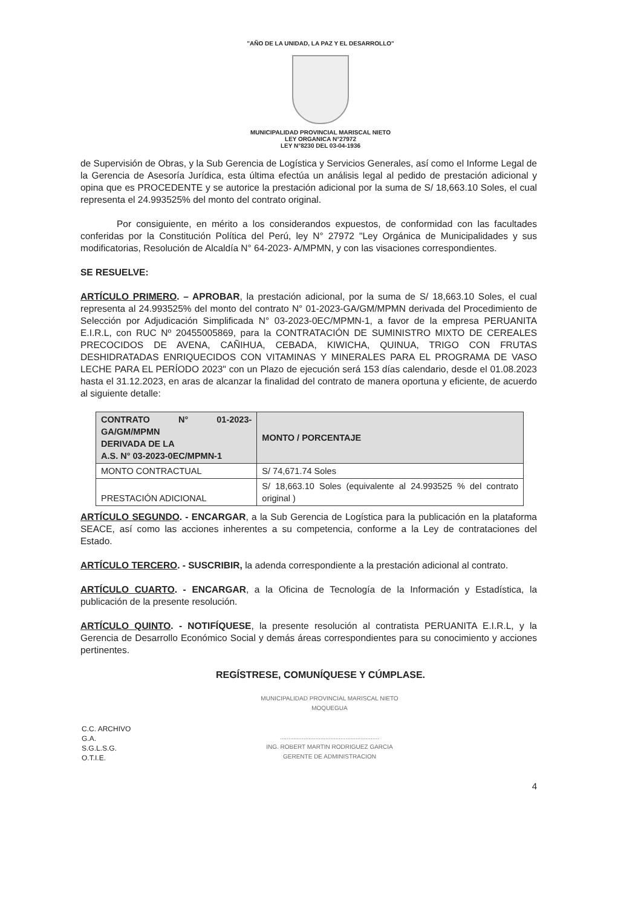"AÑO DE LA UNIDAD, LA PAZ Y EL DESARROLLO"
MUNICIPALIDAD PROVINCIAL MARISCAL NIETO
LEY ORGANICA N°27972
LEY N°8230 DEL 03-04-1936
de Supervisión de Obras, y la Sub Gerencia de Logística y Servicios Generales, así como el Informe Legal de la Gerencia de Asesoría Jurídica, esta última efectúa un análisis legal al pedido de prestación adicional y opina que es PROCEDENTE y se autorice la prestación adicional por la suma de S/ 18,663.10 Soles, el cual representa el 24.993525% del monto del contrato original.
Por consiguiente, en mérito a los considerandos expuestos, de conformidad con las facultades conferidas por la Constitución Política del Perú, ley N° 27972 "Ley Orgánica de Municipalidades y sus modificatorias, Resolución de Alcaldía N° 64-2023- A/MPMN, y con las visaciones correspondientes.
SE RESUELVE:
ARTÍCULO PRIMERO. – APROBAR, la prestación adicional, por la suma de S/ 18,663.10 Soles, el cual representa al 24.993525% del monto del contrato N° 01-2023-GA/GM/MPMN derivada del Procedimiento de Selección por Adjudicación Simplificada N° 03-2023-0EC/MPMN-1, a favor de la empresa PERUANITA E.I.R.L, con RUC Nº 20455005869, para la CONTRATACIÓN DE SUMINISTRO MIXTO DE CEREALES PRECOCIDOS DE AVENA, CAÑIHUA, CEBADA, KIWICHA, QUINUA, TRIGO CON FRUTAS DESHIDRATADAS ENRIQUECIDOS CON VITAMINAS Y MINERALES PARA EL PROGRAMA DE VASO LECHE PARA EL PERÍODO 2023" con un Plazo de ejecución será 153 días calendario, desde el 01.08.2023 hasta el 31.12.2023, en aras de alcanzar la finalidad del contrato de manera oportuna y eficiente, de acuerdo al siguiente detalle:
| CONTRATO N° 01-2023-GA/GM/MPMN DERIVADA DE LA A.S. N° 03-2023-0EC/MPMN-1 | MONTO / PORCENTAJE |
| --- | --- |
| MONTO CONTRACTUAL | S/ 74,671.74 Soles |
| PRESTACIÓN ADICIONAL | S/ 18,663.10 Soles (equivalente al 24.993525 % del contrato original ) |
ARTÍCULO SEGUNDO. - ENCARGAR, a la Sub Gerencia de Logística para la publicación en la plataforma SEACE, así como las acciones inherentes a su competencia, conforme a la Ley de contrataciones del Estado.
ARTÍCULO TERCERO. - SUSCRIBIR, la adenda correspondiente a la prestación adicional al contrato.
ARTÍCULO CUARTO. - ENCARGAR, a la Oficina de Tecnología de la Información y Estadística, la publicación de la presente resolución.
ARTÍCULO QUINTO. - NOTIFÍQUESE, la presente resolución al contratista PERUANITA E.I.R.L, y la Gerencia de Desarrollo Económico Social y demás áreas correspondientes para su conocimiento y acciones pertinentes.
REGÍSTRESE, COMUNÍQUESE Y CÚMPLASE.
C.C. ARCHIVO
G.A.
S.G.L.S.G.
O.T.I.E.
MUNICIPALIDAD PROVINCIAL MARISCAL NIETO
MOQUEGUA
...........................................................
ING. ROBERT MARTIN RODRIGUEZ GARCIA
GERENTE DE ADMINISTRACION
4